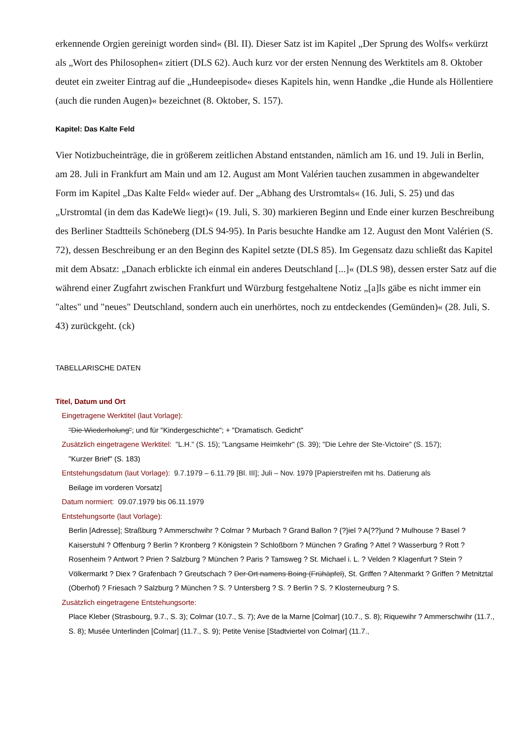erkennende Orgien gereinigt worden sind« (Bl. II). Dieser Satz ist im Kapitel „Der Sprung des Wolfs« verkürzt als „Wort des Philosophen« zitiert (DLS 62). Auch kurz vor der ersten Nennung des Werktitels am 8. Oktober deutet ein zweiter Eintrag auf die „Hundeepisode« dieses Kapitels hin, wenn Handke „die Hunde als Höllentiere (auch die runden Augen)« bezeichnet (8. Oktober, S. 157).
Kapitel: Das Kalte Feld
Vier Notizbucheinträge, die in größerem zeitlichen Abstand entstanden, nämlich am 16. und 19. Juli in Berlin, am 28. Juli in Frankfurt am Main und am 12. August am Mont Valérien tauchen zusammen in abgewandelter Form im Kapitel „Das Kalte Feld« wieder auf. Der „Abhang des Urstromtals« (16. Juli, S. 25) und das „Urstromtal (in dem das KadeWe liegt)« (19. Juli, S. 30) markieren Beginn und Ende einer kurzen Beschreibung des Berliner Stadtteils Schöneberg (DLS 94-95). In Paris besuchte Handke am 12. August den Mont Valérien (S. 72), dessen Beschreibung er an den Beginn des Kapitel setzte (DLS 85). Im Gegensatz dazu schließt das Kapitel mit dem Absatz: „Danach erblickte ich einmal ein anderes Deutschland [...]« (DLS 98), dessen erster Satz auf die während einer Zugfahrt zwischen Frankfurt und Würzburg festgehaltene Notiz „[a]ls gäbe es nicht immer ein "altes" und "neues" Deutschland, sondern auch ein unerhörtes, noch zu entdeckendes (Gemünden)« (28. Juli, S. 43) zurückgeht. (ck)
TABELLARISCHE DATEN
Titel, Datum und Ort
Eingetragene Werktitel (laut Vorlage):
"Die Wiederholung"; und für "Kindergeschichte"; + "Dramatisch. Gedicht"
Zusätzlich eingetragene Werktitel: "L.H." (S. 15); "Langsame Heimkehr" (S. 39); "Die Lehre der Ste-Victoire" (S. 157);
"Kurzer Brief" (S. 183)
Entstehungsdatum (laut Vorlage): 9.7.1979 – 6.11.79 [Bl. III]; Juli – Nov. 1979 [Papierstreifen mit hs. Datierung als
Beilage im vorderen Vorsatz]
Datum normiert: 09.07.1979 bis 06.11.1979
Entstehungsorte (laut Vorlage):
Berlin [Adresse]; Straßburg ? Ammerschwihr ? Colmar ? Murbach ? Grand Ballon ? {?}iel ? A{??}und ? Mulhouse ? Basel ? Kaiserstuhl ? Offenburg ? Berlin ? Kronberg ? Königstein ? Schloßborn ? München ? Grafing ? Attel ? Wasserburg ? Rott ? Rosenheim ? Antwort ? Prien ? Salzburg ? München ? Paris ? Tamsweg ? St. Michael i. L. ? Velden ? Klagenfurt ? Stein ? Völkermarkt ? Diex ? Grafenbach ? Greutschach ? Der Ort namens Boing (Frühäpfel), St. Griffen ? Altenmarkt ? Griffen ? Metnitztal (Oberhof) ? Friesach ? Salzburg ? München ? S. ? Untersberg ? S. ? Berlin ? S. ? Klosterneuburg ? S.
Zusätzlich eingetragene Entstehungsorte:
Place Kleber (Strasbourg, 9.7., S. 3); Colmar (10.7., S. 7); Ave de la Marne [Colmar] (10.7., S. 8); Riquewihr ? Ammerschwihr (11.7., S. 8); Musée Unterlinden [Colmar] (11.7., S. 9); Petite Venise [Stadtviertel von Colmar] (11.7.,